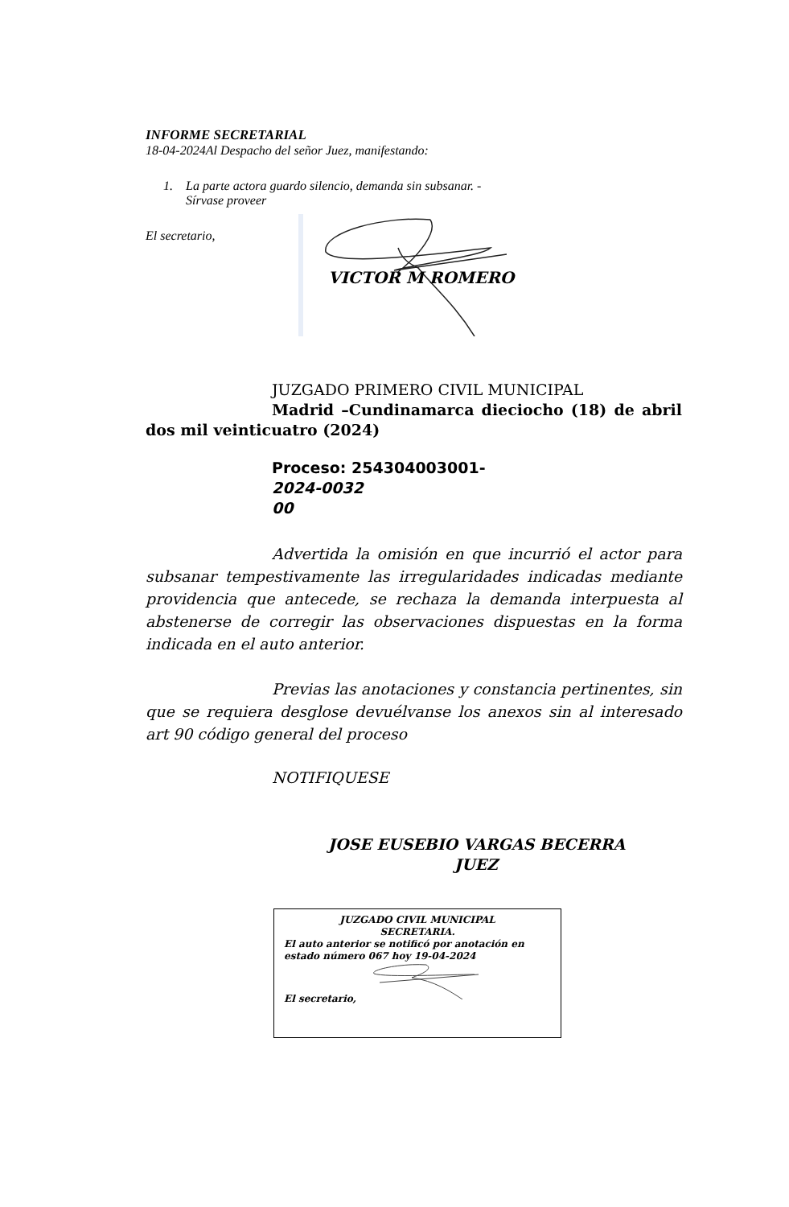INFORME SECRETARIAL
18-04-2024Al Despacho del señor Juez, manifestando:
1. La parte actora guardo silencio, demanda sin subsanar. -
Sírvase proveer
El secretario,
VICTOR M ROMERO
JUZGADO PRIMERO CIVIL MUNICIPAL
Madrid –Cundinamarca dieciocho (18) de abril dos mil veinticuatro (2024)
Proceso: 254304003001-
2024-0032
00
Advertida la omisión en que incurrió el actor para subsanar tempestivamente las irregularidades indicadas mediante providencia que antecede, se rechaza la demanda interpuesta al abstenerse de corregir las observaciones dispuestas en la forma indicada en el auto anterior.
Previas las anotaciones y constancia pertinentes, sin que se requiera desglose devuélvanse los anexos sin al interesado art 90 código general del proceso
NOTIFIQUESE
JOSE EUSEBIO VARGAS BECERRA
JUEZ
JUZGADO CIVIL MUNICIPAL
SECRETARIA.
El auto anterior se notificó por anotación en estado número 067 hoy 19-04-2024
El secretario,